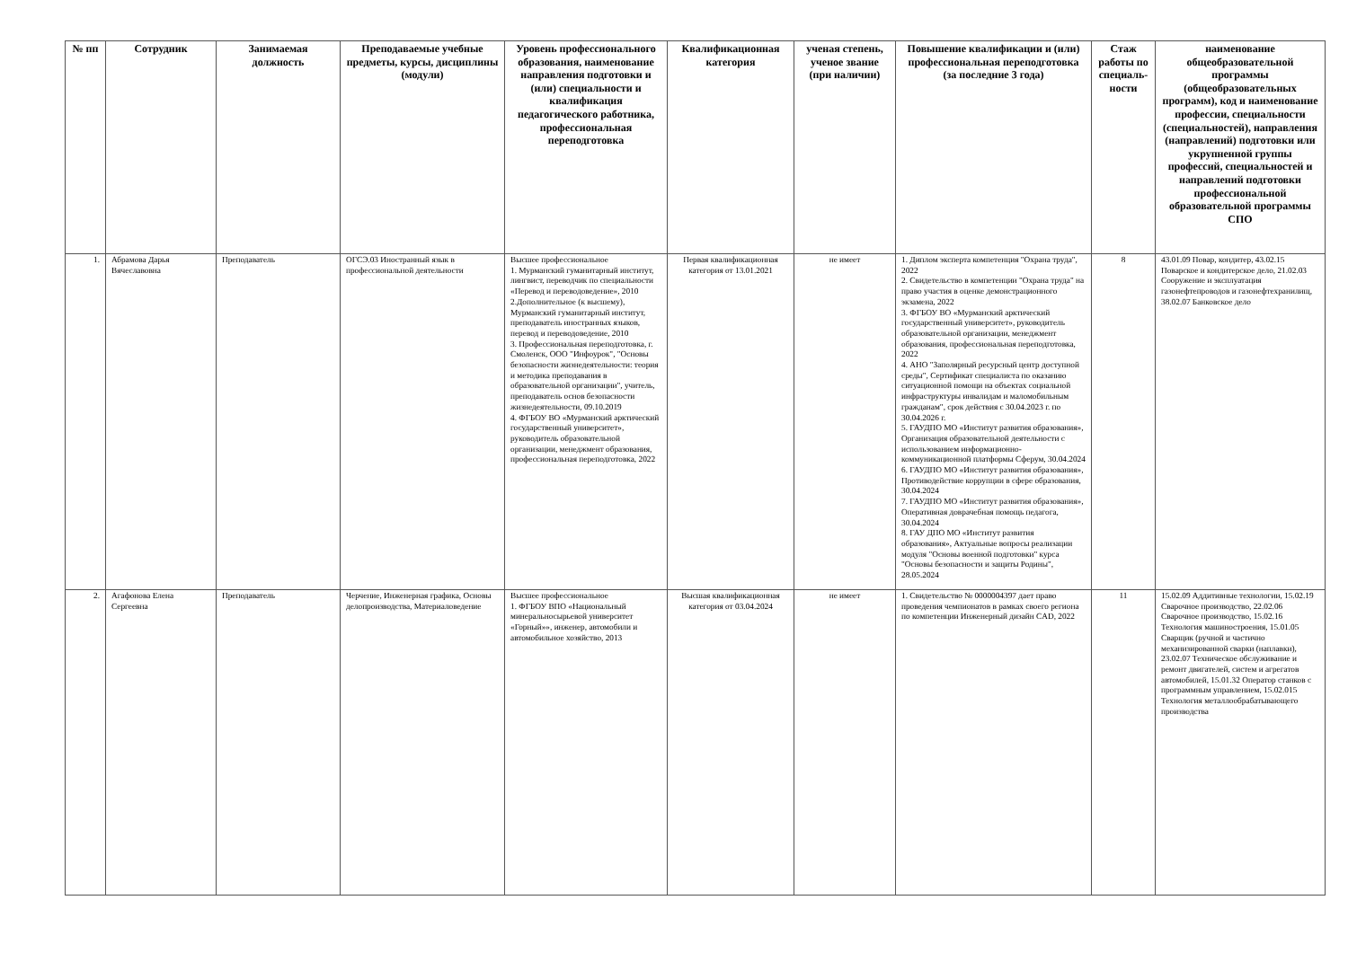| № пп | Сотрудник | Занимаемая должность | Преподаваемые учебные предметы, курсы, дисциплины (модули) | Уровень профессионального образования, наименование направления подготовки и (или) специальности и квалификация педагогического работника, профессиональная переподготовка | Квалификационная категория | ученая степень, ученое звание (при наличии) | Повышение квалификации и (или) профессиональная переподготовка (за последние 3 года) | Стаж работы по специаль-ности | наименование общеобразовательной программы (общеобразовательных программ), код и наименование профессии, специальности (специальностей), направления (направлений) подготовки или укрупненной группы профессий, специальностей и направлений подготовки профессиональной образовательной программы СПО |
| --- | --- | --- | --- | --- | --- | --- | --- | --- | --- |
| 1. | Абрамова Дарья Вячеславовна | Преподаватель | ОГСЭ.03 Иностранный язык в профессиональной деятельности | Высшее профессиональное 1. Мурманский гуманитарный институт, лингвист, переводчик по специальности «Перевод и переводоведение», 2010 2.Дополнительное (к высшему), Мурманский гуманитарный институт, преподаватель иностранных языков, перевод и переводоведение, 2010 3. Профессиональная переподготовка, г. Смоленск, ООО "Инфоурок", "Основы безопасности жизнедеятельности: теория и методика преподавания в образовательной организации", учитель, преподаватель основ безопасности жизнедеятельности, 09.10.2019 4. ФГБОУ ВО «Мурманский арктический государственный университет», руководитель образовательной организации, менеджмент образования, профессиональная переподготовка, 2022 | Первая квалификационная категория от 13.01.2021 | не имеет | 1. Диплом эксперта компетенция "Охрана труда", 2022 2. Свидетельство в компетенции "Охрана труда" на право участия в оценке демонстрационного экзамена, 2022 3. ФГБОУ ВО «Мурманский арктический государственный университет», руководитель образовательной организации, менеджмент образования, профессиональная переподготовка, 2022 4. АНО "Заполярный ресурсный центр доступной среды", Сертификат специалиста по оказанию ситуационной помощи на объектах социальной инфраструктуры инвалидам и маломобильным гражданам", срок действия с 30.04.2023 г. по 30.04.2026 г. 5. ГАУДПО МО «Институт развития образования», Организация образовательной деятельности с использованием информационно-коммуникационной платформы Сферум, 30.04.2024 6. ГАУДПО МО «Институт развития образования», Противодействие коррупции в сфере образования, 30.04.2024 7. ГАУДПО МО «Институт развития образования», Оперативная доврачебная помощь педагога, 30.04.2024 8. ГАУ ДПО МО «Институт развития образования», Актуальные вопросы реализации модуля "Основы военной подготовки" курса "Основы безопасности и защиты Родины", 28.05.2024 | 8 | 43.01.09 Повар, кондитер, 43.02.15 Поварское и кондитерское дело, 21.02.03 Сооружение и эксплуатация газонефтепроводов и газонефтехранилищ, 38.02.07 Банковское дело |
| 2. | Агафонова Елена Сергеевна | Преподаватель | Черчение, Инженерная графика, Основы делопроизводства, Материаловедение | Высшее профессиональное 1. ФГБОУ ВПО «Национальный минеральносырьевой университет «Горный»», инженер, автомобили и автомобильное хозяйство, 2013 | Высшая квалификационная категория от 03.04.2024 | не имеет | 1. Свидетельство № 0000004397 дает право проведения чемпионатов в рамках своего региона по компетенции Инженерный дизайн CAD, 2022 | 11 | 15.02.09 Аддитивные технологии, 15.02.19 Сварочное производство, 22.02.06 Сварочное производство, 15.02.16 Технология машиностроения, 15.01.05 Сварщик (ручной и частично механизированной сварки (наплавки), 23.02.07 Техническое обслуживание и ремонт двигателей, систем и агрегатов автомобилей, 15.01.32 Оператор станков с программным управлением, 15.02.015 Технология металлообрабатывающего производства |